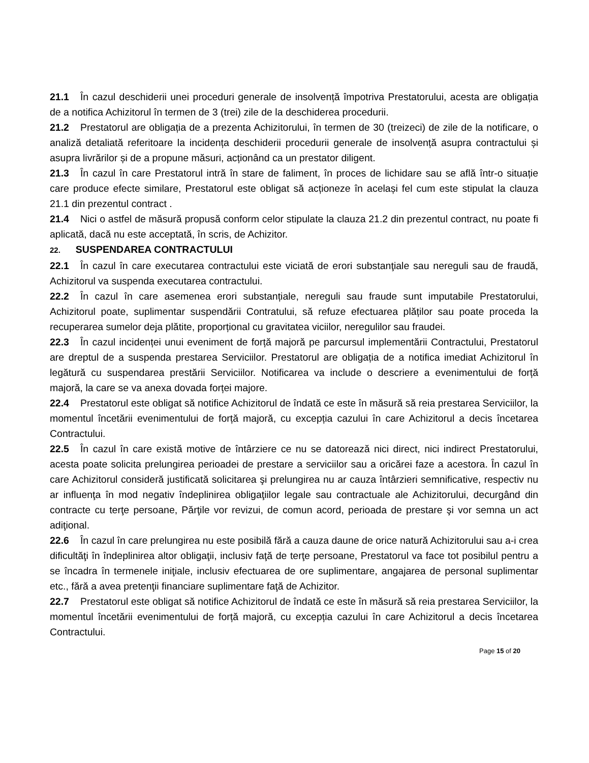21.1 În cazul deschiderii unei proceduri generale de insolvență împotriva Prestatorului, acesta are obligația de a notifica Achizitorul în termen de 3 (trei) zile de la deschiderea procedurii.
21.2 Prestatorul are obligația de a prezenta Achizitorului, în termen de 30 (treizeci) de zile de la notificare, o analiză detaliată referitoare la incidența deschiderii procedurii generale de insolvență asupra contractului și asupra livrărilor și de a propune măsuri, acționând ca un prestator diligent.
21.3 În cazul în care Prestatorul intră în stare de faliment, în proces de lichidare sau se află într-o situație care produce efecte similare, Prestatorul este obligat să acționeze în același fel cum este stipulat la clauza 21.1 din prezentul contract .
21.4 Nici o astfel de măsură propusă conform celor stipulate la clauza 21.2 din prezentul contract, nu poate fi aplicată, dacă nu este acceptată, în scris, de Achizitor.
22. SUSPENDAREA CONTRACTULUI
22.1 În cazul în care executarea contractului este viciată de erori substanţiale sau nereguli sau de fraudă, Achizitorul va suspenda executarea contractului.
22.2 În cazul în care asemenea erori substanțiale, nereguli sau fraude sunt imputabile Prestatorului, Achizitorul poate, suplimentar suspendării Contratului, să refuze efectuarea plăților sau poate proceda la recuperarea sumelor deja plătite, proporțional cu gravitatea viciilor, neregulilor sau fraudei.
22.3 În cazul incidenței unui eveniment de forță majoră pe parcursul implementării Contractului, Prestatorul are dreptul de a suspenda prestarea Serviciilor. Prestatorul are obligația de a notifica imediat Achizitorul în legătură cu suspendarea prestării Serviciilor. Notificarea va include o descriere a evenimentului de forță majoră, la care se va anexa dovada forței majore.
22.4 Prestatorul este obligat să notifice Achizitorul de îndată ce este în măsură să reia prestarea Serviciilor, la momentul încetării evenimentului de forță majoră, cu excepția cazului în care Achizitorul a decis încetarea Contractului.
22.5 În cazul în care există motive de întârziere ce nu se datorează nici direct, nici indirect Prestatorului, acesta poate solicita prelungirea perioadei de prestare a serviciilor sau a oricărei faze a acestora. În cazul în care Achizitorul consideră justificată solicitarea şi prelungirea nu ar cauza întârzieri semnificative, respectiv nu ar influenţa în mod negativ îndeplinirea obligaţiilor legale sau contractuale ale Achizitorului, decurgând din contracte cu terţe persoane, Părţile vor revizui, de comun acord, perioada de prestare şi vor semna un act adiţional.
22.6 În cazul în care prelungirea nu este posibilă fără a cauza daune de orice natură Achizitorului sau a-i crea dificultăţi în îndeplinirea altor obligaţii, inclusiv faţă de terţe persoane, Prestatorul va face tot posibilul pentru a se încadra în termenele iniţiale, inclusiv efectuarea de ore suplimentare, angajarea de personal suplimentar etc., fără a avea pretenţii financiare suplimentare faţă de Achizitor.
22.7 Prestatorul este obligat să notifice Achizitorul de îndată ce este în măsură să reia prestarea Serviciilor, la momentul încetării evenimentului de forță majoră, cu excepția cazului în care Achizitorul a decis încetarea Contractului.
Page 15 of 20